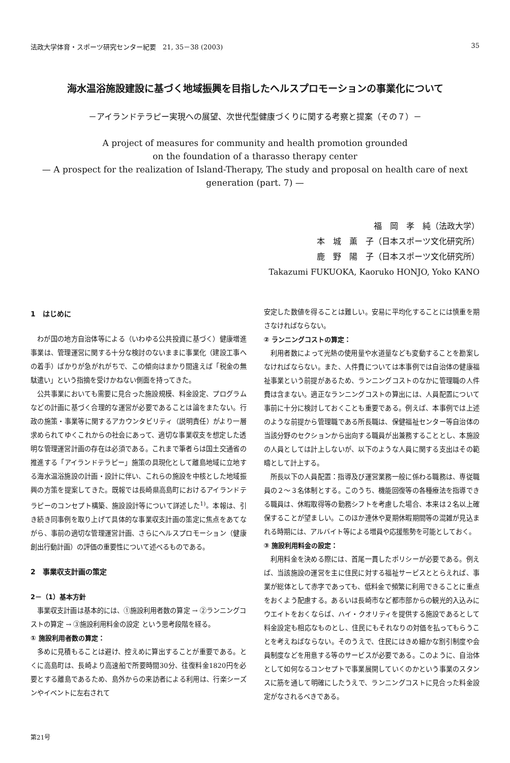法政大学体育・スポーツ研究センター紀要　21, 35－38 (2003) 35
海水温浴施設建設に基づく地域振興を目指したヘルスプロモーションの事業化について
－アイランドテラピー実現への展望、次世代型健康づくりに関する考察と提案（その７）－
A project of measures for community and health promotion grounded
on the foundation of a tharasso therapy center
— A prospect for the realization of Island-Therapy, The study and proposal on health care of next generation (part. 7) —
福　岡　孝　純（法政大学）
本　城　薫　子（日本スポーツ文化研究所）
鹿　野　陽　子（日本スポーツ文化研究所）
Takazumi FUKUOKA, Kaoruko HONJO, Yoko KANO
1　はじめに
わが国の地方自治体等による（いわゆる公共投資に基づく）健康増進事業は、管理運営に関する十分な検討のないままに事業化（建設工事への着手）ばかりが急がれがちで、この傾向はまかり間違えば「税金の無駄遣い」という指摘を受けかねない側面を持ってきた。
公共事業においても需要に見合った施設規模、料金設定、プログラムなどの計画に基づく合理的な運営が必要であることは論をまたない。行政の施策・事業等に関するアカウンタビリティ（説明責任）がより一層求められてゆくこれからの社会にあって、適切な事業収支を想定した透明な管理運営計画の存在は必須である。これまで筆者らは国土交通省の推進する「アイランドテラピー」施策の具現化として離島地域に立地する海水温浴施設の計画・設計に伴い、これらの施設を中核とした地域振興の方策を提案してきた。既報では長崎県高島町におけるアイランドテラピーのコンセプト構築、施設設計等について詳述した<sup>1)</sup>。本報は、引き続き同事例を取り上げて具体的な事業収支計画の策定に焦点をあてながら、事前の適切な管理運営計画、さらにヘルスプロモーション（健康創出行動計画）の評価の重要性について述べるものである。
2　事業収支計画の策定
2－（1）基本方針
事業収支計画は基本的には、①施設利用者数の算定 → ②ランニングコストの算定 → ③施設利用料金の設定 という思考段階を経る。
① 施設利用者数の算定：
多めに見積もることは避け、控えめに算出することが重要である。とくに高島町は、長崎より高速船で所要時間30分、往復料金1820円を必要とする離島であるため、島外からの来訪者による利用は、行楽シーズンやイベントに左右されて
安定した数値を得ることは難しい。安易に平均化することには慎重を期さなければならない。
② ランニングコストの算定：
利用者数によって光熱の使用量や水道量なども変動することを勘案しなければならない。また、人件費については本事例では自治体の健康福祉事業という前提があるため、ランニングコストのなかに管理職の人件費は含まない。適正なランニングコストの算出には、人員配置について事前に十分に検討しておくことも重要である。例えば、本事例では上述のような前提から管理職である所長職は、保健福祉センター等自治体の当該分野のセクションから出向する職員が出兼務することとし、本施設の人員としては計上しないが、以下のような人員に関する支出はその範疇として計上する。
所長以下の人員配置：指導及び運営業務一般に係わる職務は、専従職員の２～３名体制とする。このうち、機能回復等の各種療法を指導できる職員は、休暇取得等の勤務シフトを考慮した場合、本来は２名以上確保することが望ましい。このほか連休や夏期休暇期間等の混雑が見込まれる時期には、アルバイト等による増員や応援態勢を可能としておく。
③ 施設利用料金の設定：
利用料金を決める際には、首尾一貫したポリシーが必要である。例えば、当該施設の運営を主に住民に対する福祉サービスととらえれば、事業が総体として赤字であっても、低料金で頻繁に利用できることに重点をおくよう配慮する。あるいは長崎市など都市部からの観光的入込みにウエイトをおくならば、ハイ・クオリティを提供する施設であるとして料金設定も相応なものとし、住民にもそれなりの対価を払ってもらうことを考えねばならない。そのうえで、住民にはきめ細かな割引制度や会員制度などを用意する等のサービスが必要である。このように、自治体として如何なるコンセプトで事業展開していくのかという事業のスタンスに筋を通して明確にしたうえで、ランニングコストに見合った料金設定がなされるべきである。
第21号